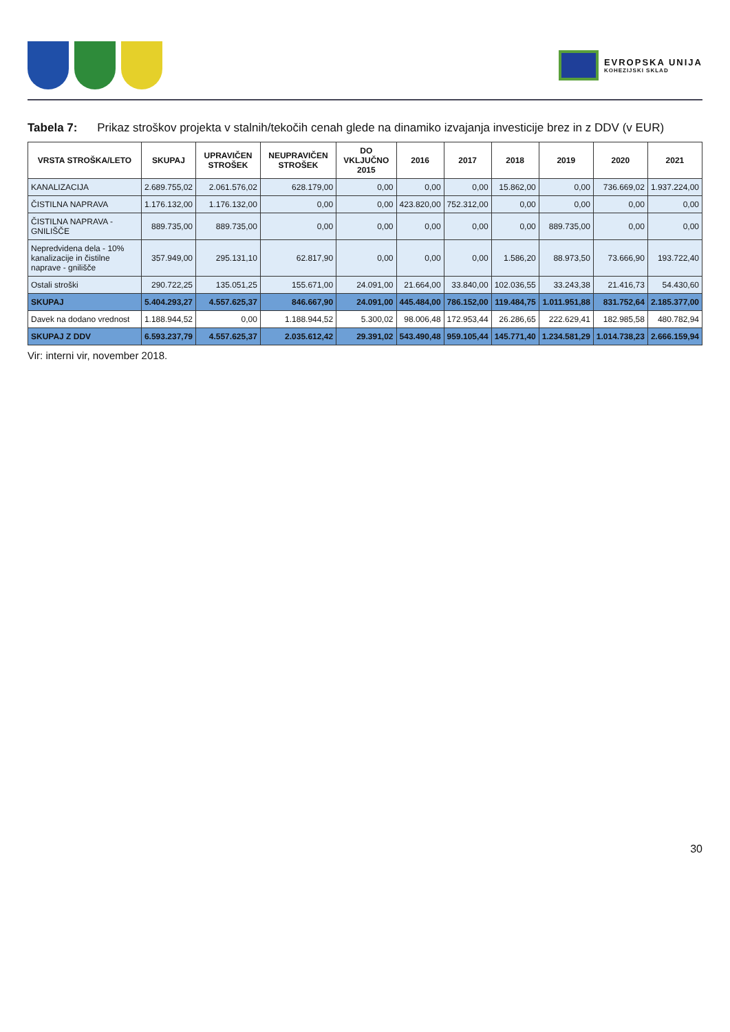EVROPSKA UNIJA
KOHEZIJSKI SKLAD
Tabela 7: Prikaz stroškov projekta v stalnih/tekočih cenah glede na dinamiko izvajanja investicije brez in z DDV (v EUR)
| VRSTA STROŠKA/LETO | SKUPAJ | UPRAVIČEN STROŠEK | NEUPRAVIČEN STROŠEK | DO VKLJUČNO 2015 | 2016 | 2017 | 2018 | 2019 | 2020 | 2021 |
| --- | --- | --- | --- | --- | --- | --- | --- | --- | --- | --- |
| KANALIZACIJA | 2.689.755,02 | 2.061.576,02 | 628.179,00 | 0,00 | 0,00 | 0,00 | 15.862,00 | 0,00 | 736.669,02 | 1.937.224,00 |
| ČISTILNA NAPRAVA | 1.176.132,00 | 1.176.132,00 | 0,00 | 0,00 | 423.820,00 | 752.312,00 | 0,00 | 0,00 | 0,00 | 0,00 |
| ČISTILNA NAPRAVA - GNILIŠČE | 889.735,00 | 889.735,00 | 0,00 | 0,00 | 0,00 | 0,00 | 0,00 | 889.735,00 | 0,00 | 0,00 |
| Nepredvidena dela - 10% kanalizacije in čistilne naprave - gnilišče | 357.949,00 | 295.131,10 | 62.817,90 | 0,00 | 0,00 | 0,00 | 1.586,20 | 88.973,50 | 73.666,90 | 193.722,40 |
| Ostali stroški | 290.722,25 | 135.051,25 | 155.671,00 | 24.091,00 | 21.664,00 | 33.840,00 | 102.036,55 | 33.243,38 | 21.416,73 | 54.430,60 |
| SKUPAJ | 5.404.293,27 | 4.557.625,37 | 846.667,90 | 24.091,00 | 445.484,00 | 786.152,00 | 119.484,75 | 1.011.951,88 | 831.752,64 | 2.185.377,00 |
| Davek na dodano vrednost | 1.188.944,52 | 0,00 | 1.188.944,52 | 5.300,02 | 98.006,48 | 172.953,44 | 26.286,65 | 222.629,41 | 182.985,58 | 480.782,94 |
| SKUPAJ Z DDV | 6.593.237,79 | 4.557.625,37 | 2.035.612,42 | 29.391,02 | 543.490,48 | 959.105,44 | 145.771,40 | 1.234.581,29 | 1.014.738,23 | 2.666.159,94 |
Vir: interni vir, november 2018.
30